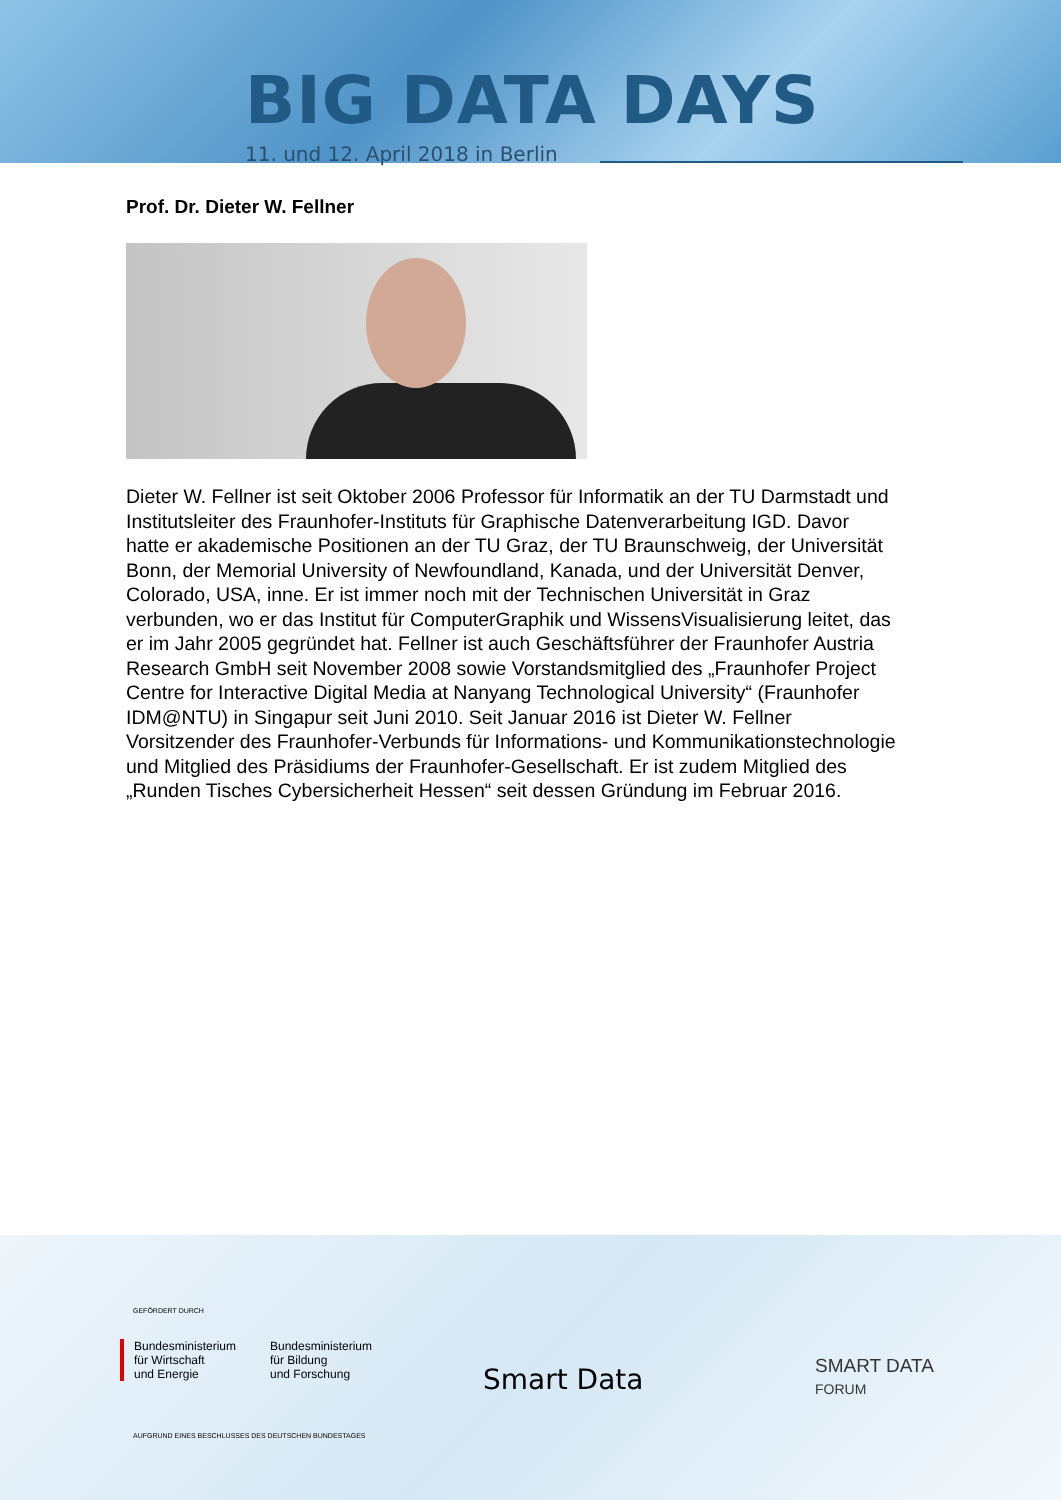BIG DATA DAYS
11. und 12. April 2018 in Berlin
Prof. Dr. Dieter W. Fellner
Dieter W. Fellner ist seit Oktober 2006 Professor für Informatik an der TU Darmstadt und Institutsleiter des Fraunhofer-Instituts für Graphische Datenverarbeitung IGD. Davor hatte er akademische Positionen an der TU Graz, der TU Braunschweig, der Universität Bonn, der Memorial University of Newfoundland, Kanada, und der Universität Denver, Colorado, USA, inne. Er ist immer noch mit der Technischen Universität in Graz verbunden, wo er das Institut für ComputerGraphik und WissensVisualisierung leitet, das er im Jahr 2005 gegründet hat. Fellner ist auch Geschäftsführer der Fraunhofer Austria Research GmbH seit November 2008 sowie Vorstandsmitglied des „Fraunhofer Project Centre for Interactive Digital Media at Nanyang Technological University“ (Fraunhofer IDM@NTU) in Singapur seit Juni 2010. Seit Januar 2016 ist Dieter W. Fellner Vorsitzender des Fraunhofer-Verbunds für Informations- und Kommunikationstechnologie und Mitglied des Präsidiums der Fraunhofer-Gesellschaft. Er ist zudem Mitglied des „Runden Tisches Cybersicherheit Hessen“ seit dessen Gründung im Februar 2016.
GEFÖRDERT DURCH
Bundesministerium
für Wirtschaft
und Energie
Bundesministerium
für Bildung
und Forschung
Smart Data
SMART DATA
FORUM
AUFGRUND EINES BESCHLUSSES DES DEUTSCHEN BUNDESTAGES